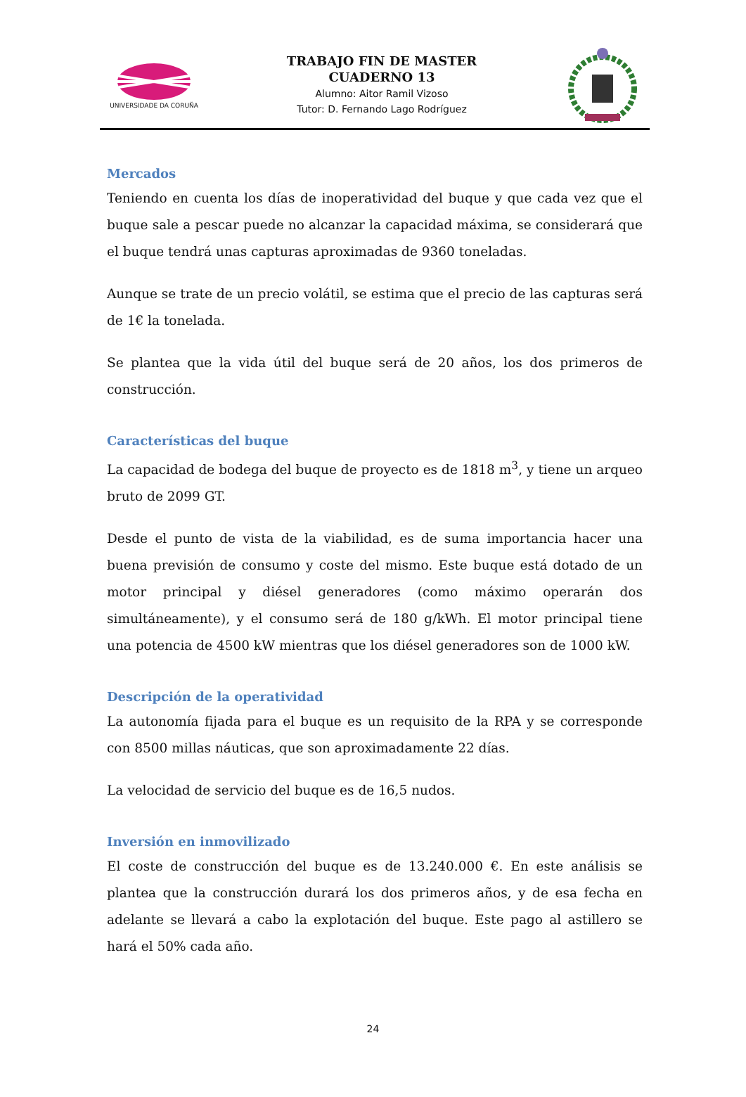UNIVERSIDADE DA CORUÑA
TRABAJO FIN DE MASTER
CUADERNO 13
Alumno: Aitor Ramil Vizoso
Tutor: D. Fernando Lago Rodríguez
Mercados
Teniendo en cuenta los días de inoperatividad del buque y que cada vez que el buque sale a pescar puede no alcanzar la capacidad máxima, se considerará que el buque tendrá unas capturas aproximadas de 9360 toneladas.
Aunque se trate de un precio volátil, se estima que el precio de las capturas será de 1€ la tonelada.
Se plantea que la vida útil del buque será de 20 años, los dos primeros de construcción.
Características del buque
La capacidad de bodega del buque de proyecto es de 1818 m<sup>3</sup>, y tiene un arqueo bruto de 2099 GT.
Desde el punto de vista de la viabilidad, es de suma importancia hacer una buena previsión de consumo y coste del mismo. Este buque está dotado de un motor principal y diésel generadores (como máximo operarán dos simultáneamente), y el consumo será de 180 g/kWh. El motor principal tiene una potencia de 4500 kW mientras que los diésel generadores son de 1000 kW.
Descripción de la operatividad
La autonomía fijada para el buque es un requisito de la RPA y se corresponde con 8500 millas náuticas, que son aproximadamente 22 días.
La velocidad de servicio del buque es de 16,5 nudos.
Inversión en inmovilizado
El coste de construcción del buque es de 13.240.000 €. En este análisis se plantea que la construcción durará los dos primeros años, y de esa fecha en adelante se llevará a cabo la explotación del buque. Este pago al astillero se hará el 50% cada año.
24